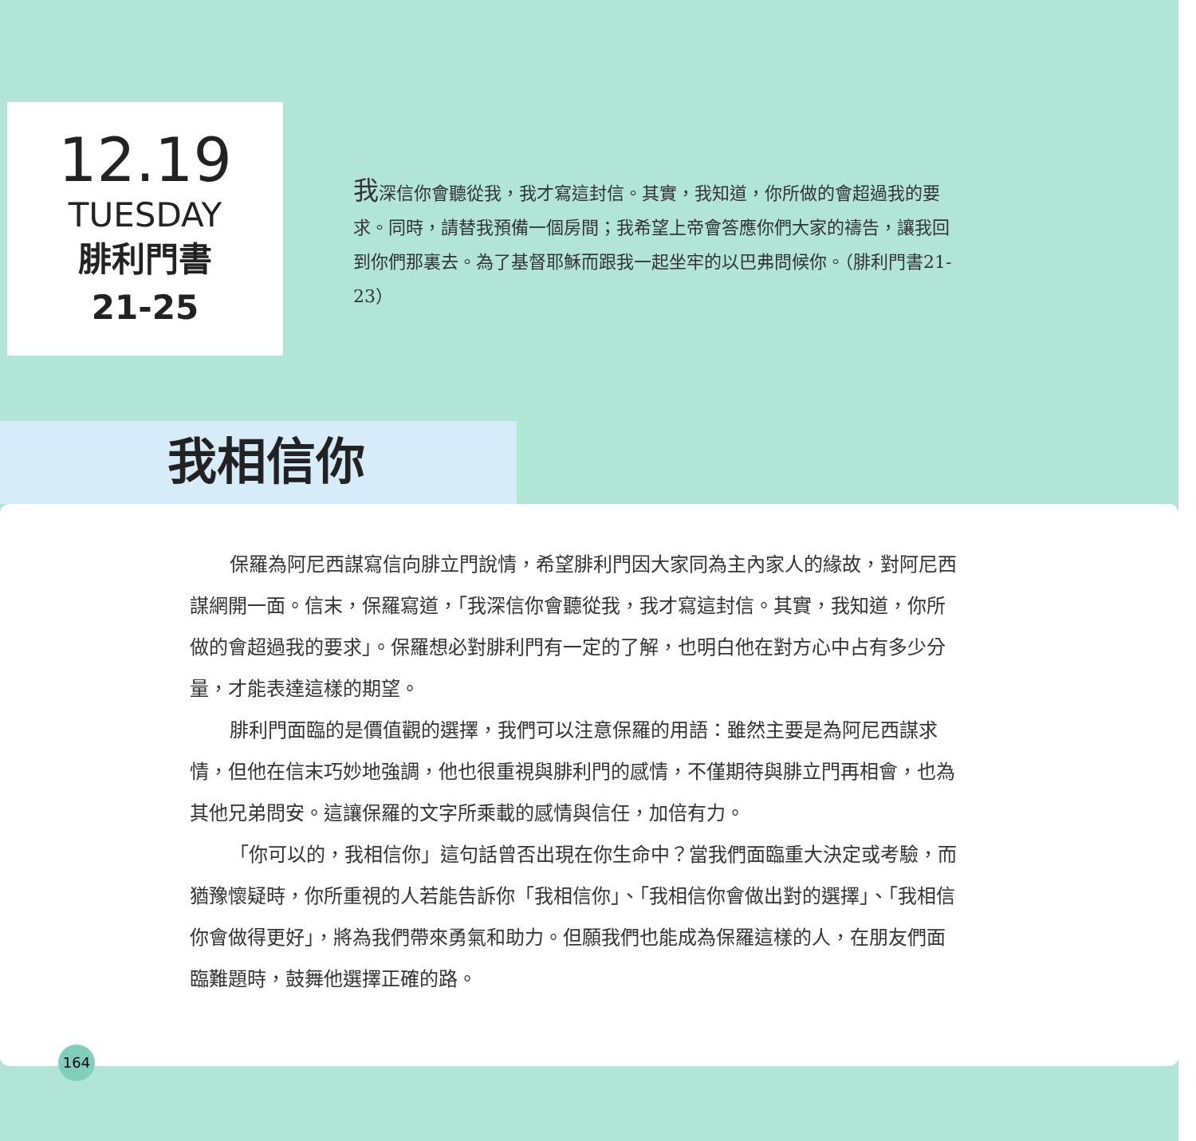12.19
TUESDAY
腓利門書
21-25
我深信你會聽從我，我才寫這封信。其實，我知道，你所做的會超過我的要求。同時，請替我預備一個房間；我希望上帝會答應你們大家的禱告，讓我回到你們那裏去。為了基督耶穌而跟我一起坐牢的以巴弗問候你。（腓利門書21-23）
我相信你
保羅為阿尼西謀寫信向腓立門說情，希望腓利門因大家同為主內家人的緣故，對阿尼西謀網開一面。信末，保羅寫道，「我深信你會聽從我，我才寫這封信。其實，我知道，你所做的會超過我的要求」。保羅想必對腓利門有一定的了解，也明白他在對方心中占有多少分量，才能表達這樣的期望。
腓利門面臨的是價值觀的選擇，我們可以注意保羅的用語：雖然主要是為阿尼西謀求情，但他在信末巧妙地強調，他也很重視與腓利門的感情，不僅期待與腓立門再相會，也為其他兄弟問安。這讓保羅的文字所乘載的感情與信任，加倍有力。
「你可以的，我相信你」這句話曾否出現在你生命中？當我們面臨重大決定或考驗，而猶豫懷疑時，你所重視的人若能告訴你「我相信你」、「我相信你會做出對的選擇」、「我相信你會做得更好」，將為我們帶來勇氣和助力。但願我們也能成為保羅這樣的人，在朋友們面臨難題時，鼓舞他選擇正確的路。
164